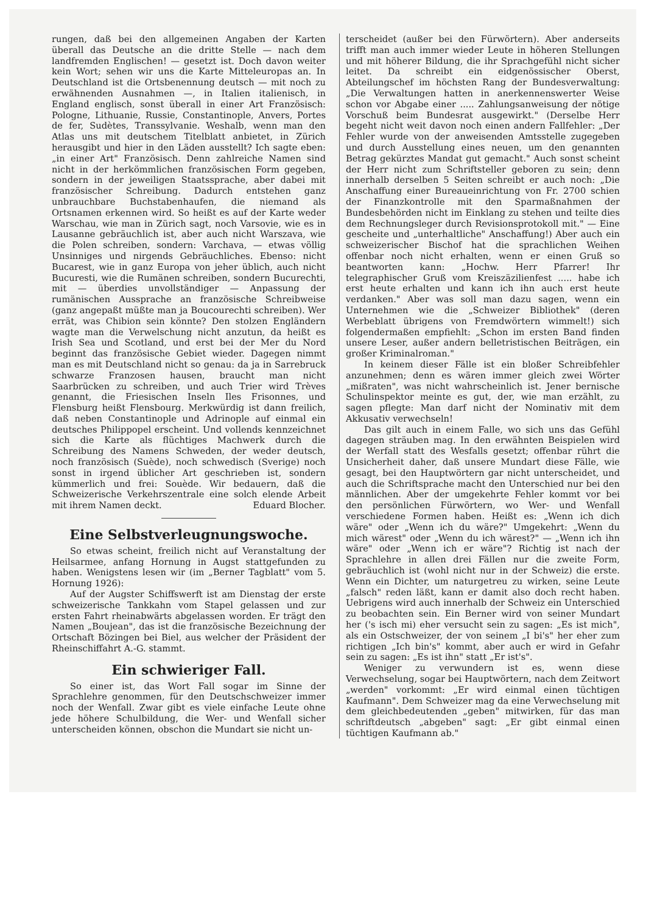rungen, daß bei den allgemeinen Angaben der Karten überall das Deutsche an die dritte Stelle — nach dem landfremden Englischen! — gesetzt ist. Doch davon weiter kein Wort; sehen wir uns die Karte Mitteleuropas an. In Deutschland ist die Ortsbenennung deutsch — mit noch zu erwähnenden Ausnahmen —, in Italien italienisch, in England englisch, sonst überall in einer Art Französisch: Pologne, Lithuanie, Russie, Constantinople, Anvers, Portes de fer, Sudètes, Transsylvanie. Weshalb, wenn man den Atlas uns mit deutschem Titelblatt anbietet, in Zürich herausgibt und hier in den Läden ausstellt? Ich sagte eben: „in einer Art" Französisch. Denn zahlreiche Namen sind nicht in der herkömmlichen französischen Form gegeben, sondern in der jeweiligen Staatssprache, aber dabei mit französischer Schreibung. Dadurch entstehen ganz unbrauchbare Buchstabenhaufen, die niemand als Ortsnamen erkennen wird. So heißt es auf der Karte weder Warschau, wie man in Zürich sagt, noch Varsovie, wie es in Lausanne gebräuchlich ist, aber auch nicht Warszava, wie die Polen schreiben, sondern: Varchava, — etwas völlig Unsinniges und nirgends Gebräuchliches. Ebenso: nicht Bucarest, wie in ganz Europa von jeher üblich, auch nicht Bucuresti, wie die Rumänen schreiben, sondern Bucurechti, mit — überdies unvollständiger — Anpassung der rumänischen Aussprache an französische Schreibweise (ganz angepaßt müßte man ja Boucourechti schreiben). Wer errät, was Chibion sein könnte? Den stolzen Engländern wagte man die Verwelschung nicht anzutun, da heißt es Irish Sea und Scotland, und erst bei der Mer du Nord beginnt das französische Gebiet wieder. Dagegen nimmt man es mit Deutschland nicht so genau: da ja in Sarrebruck schwarze Franzosen hausen, braucht man nicht Saarbrücken zu schreiben, und auch Trier wird Trèves genannt, die Friesischen Inseln Iles Frisonnes, und Flensburg heißt Flensbourg. Merkwürdig ist dann freilich, daß neben Constantinople und Adrinople auf einmal ein deutsches Philippopel erscheint. Und vollends kennzeichnet sich die Karte als flüchtiges Machwerk durch die Schreibung des Namens Schweden, der weder deutsch, noch französisch (Suède), noch schwedisch (Sverige) noch sonst in irgend üblicher Art geschrieben ist, sondern kümmerlich und frei: Souède. Wir bedauern, daß die Schweizerische Verkehrszentrale eine solch elende Arbeit mit ihrem Namen deckt. Eduard Blocher.
Eine Selbstverleugnungswoche.
So etwas scheint, freilich nicht auf Veranstaltung der Heilsarmee, anfang Hornung in Augst stattgefunden zu haben. Wenigstens lesen wir (im „Berner Tagblatt" vom 5. Hornung 1926):
Auf der Augster Schiffswerft ist am Dienstag der erste schweizerische Tankkahn vom Stapel gelassen und zur ersten Fahrt rheinabwärts abgelassen worden. Er trägt den Namen „Boujean", das ist die französische Bezeichnung der Ortschaft Bözingen bei Biel, aus welcher der Präsident der Rheinschiffahrt A.-G. stammt.
Ein schwieriger Fall.
So einer ist, das Wort Fall sogar im Sinne der Sprachlehre genommen, für den Deutschschweizer immer noch der Wenfall. Zwar gibt es viele einfache Leute ohne jede höhere Schulbildung, die Wer- und Wenfall sicher unterscheiden können, obschon die Mundart sie nicht un-
terscheidet (außer bei den Fürwörtern). Aber anderseits trifft man auch immer wieder Leute in höheren Stellungen und mit höherer Bildung, die ihr Sprachgefühl nicht sicher leitet. Da schreibt ein eidgenössischer Oberst, Abteilungschef im höchsten Rang der Bundesverwaltung: „Die Verwaltungen hatten in anerkennenswerter Weise schon vor Abgabe einer ..... Zahlungsanweisung der nötige Vorschuß beim Bundesrat ausgewirkt." (Derselbe Herr begeht nicht weit davon noch einen andern Fallfehler: „Der Fehler wurde von der anweisenden Amtsstelle zugegeben und durch Ausstellung eines neuen, um den genannten Betrag gekürztes Mandat gut gemacht." Auch sonst scheint der Herr nicht zum Schriftsteller geboren zu sein; denn innerhalb derselben 5 Seiten schreibt er auch noch: „Die Anschaffung einer Bureaueinrichtung von Fr. 2700 schien der Finanzkontrolle mit den Sparmaßnahmen der Bundesbehörden nicht im Einklang zu stehen und teilte dies dem Rechnungsleger durch Revisionsprotokoll mit." — Eine gescheite und „unterhaltliche" Anschaffung!) Aber auch ein schweizerischer Bischof hat die sprachlichen Weihen offenbar noch nicht erhalten, wenn er einen Gruß so beantworten kann: „Hochw. Herr Pfarrer! Ihr telegraphischer Gruß vom Kreiszäzilienfest ..... habe ich erst heute erhalten und kann ich ihn auch erst heute verdanken." Aber was soll man dazu sagen, wenn ein Unternehmen wie die „Schweizer Bibliothek" (deren Werbeblatt übrigens von Fremdwörtern wimmelt!) sich folgendermaßen empfiehlt: „Schon im ersten Band finden unsere Leser, außer andern belletristischen Beiträgen, ein großer Kriminalroman."
In keinem dieser Fälle ist ein bloßer Schreibfehler anzunehmen; denn es wären immer gleich zwei Wörter „mißraten", was nicht wahrscheinlich ist. Jener bernische Schulinspektor meinte es gut, der, wie man erzählt, zu sagen pflegte: Man darf nicht der Nominativ mit dem Akkusativ verwechseln!
Das gilt auch in einem Falle, wo sich uns das Gefühl dagegen sträuben mag. In den erwähnten Beispielen wird der Werfall statt des Wesfalls gesetzt; offenbar rührt die Unsicherheit daher, daß unsere Mundart diese Fälle, wie gesagt, bei den Hauptwörtern gar nicht unterscheidet, und auch die Schriftsprache macht den Unterschied nur bei den männlichen. Aber der umgekehrte Fehler kommt vor bei den persönlichen Fürwörtern, wo Wer- und Wenfall verschiedene Formen haben. Heißt es: „Wenn ich dich wäre" oder „Wenn ich du wäre?" Umgekehrt: „Wenn du mich wärest" oder „Wenn du ich wärest?" — „Wenn ich ihn wäre" oder „Wenn ich er wäre"? Richtig ist nach der Sprachlehre in allen drei Fällen nur die zweite Form, gebräuchlich ist (wohl nicht nur in der Schweiz) die erste. Wenn ein Dichter, um naturgetreu zu wirken, seine Leute „falsch" reden läßt, kann er damit also doch recht haben. Uebrigens wird auch innerhalb der Schweiz ein Unterschied zu beobachten sein. Ein Berner wird von seiner Mundart her ('s isch mi) eher versucht sein zu sagen: „Es ist mich", als ein Ostschweizer, der von seinem „I bi's" her eher zum richtigen „Ich bin's" kommt, aber auch er wird in Gefahr sein zu sagen: „Es ist ihn" statt „Er ist's".
Weniger zu verwundern ist es, wenn diese Verwechselung, sogar bei Hauptwörtern, nach dem Zeitwort „werden" vorkommt: „Er wird einmal einen tüchtigen Kaufmann". Dem Schweizer mag da eine Verwechselung mit dem gleichbedeutenden „geben" mitwirken, für das man schriftdeutsch „abgeben" sagt: „Er gibt einmal einen tüchtigen Kaufmann ab."